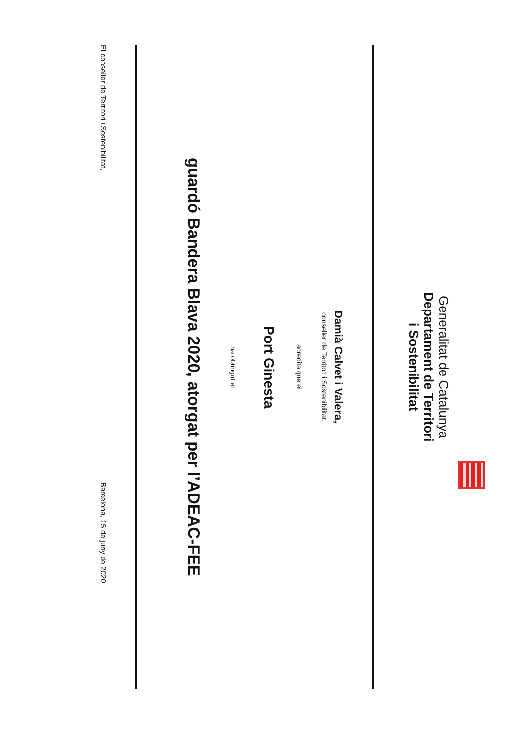Generalitat de Catalunya
Departament de Territori
i Sostenibilitat
Damià Calvet i Valera,
conseller de Territori i Sostenibilitat,
acredita que el
Port Ginesta
ha obtingut el
guardó Bandera Blava 2020, atorgat per l’ADEAC-FEE
El conseller de Territori i Sostenibilitat, Barcelona, 15 de juny de 2020